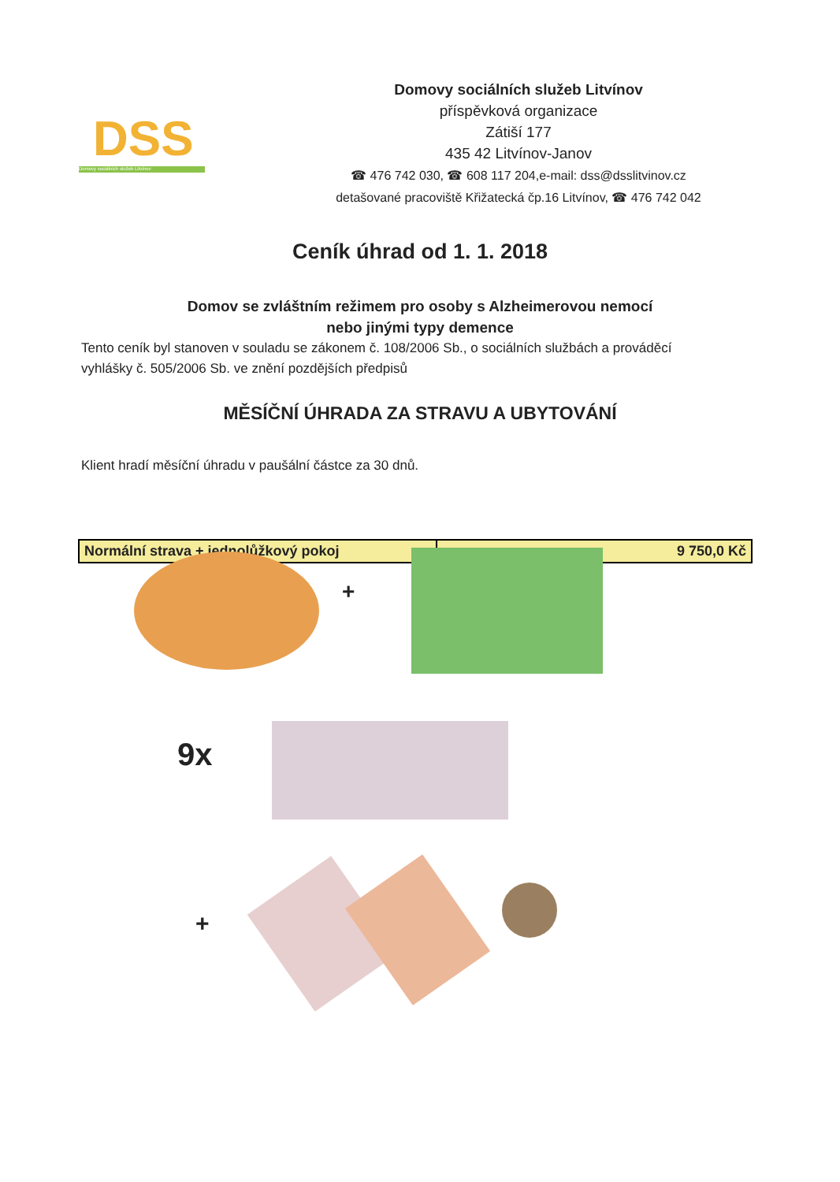DSS
Domovy sociálních služeb Litvínov
Domovy sociálních služeb Litvínov
příspěvková organizace
Zátiší 177
435 42 Litvínov-Janov
☎ 476 742 030, ☎ 608 117 204,e-mail: dss@dsslitvinov.cz
detašované pracoviště Křižatecká čp.16 Litvínov, ☎ 476 742 042
Ceník úhrad od 1. 1. 2018
Domov se zvláštním režimem pro osoby s Alzheimerovou nemocí
nebo jinými typy demence
Tento ceník byl stanoven v souladu se zákonem č. 108/2006 Sb., o sociálních službách a prováděcí vyhlášky č. 505/2006 Sb. ve znění pozdějších předpisů
MĚSÍČNÍ ÚHRADA ZA STRAVU A UBYTOVÁNÍ
Klient hradí měsíční úhradu v paušální částce za 30 dnů.
| Normální strava + jednolůžkový pokoj | 9 750,0 Kč |
+
9x
+